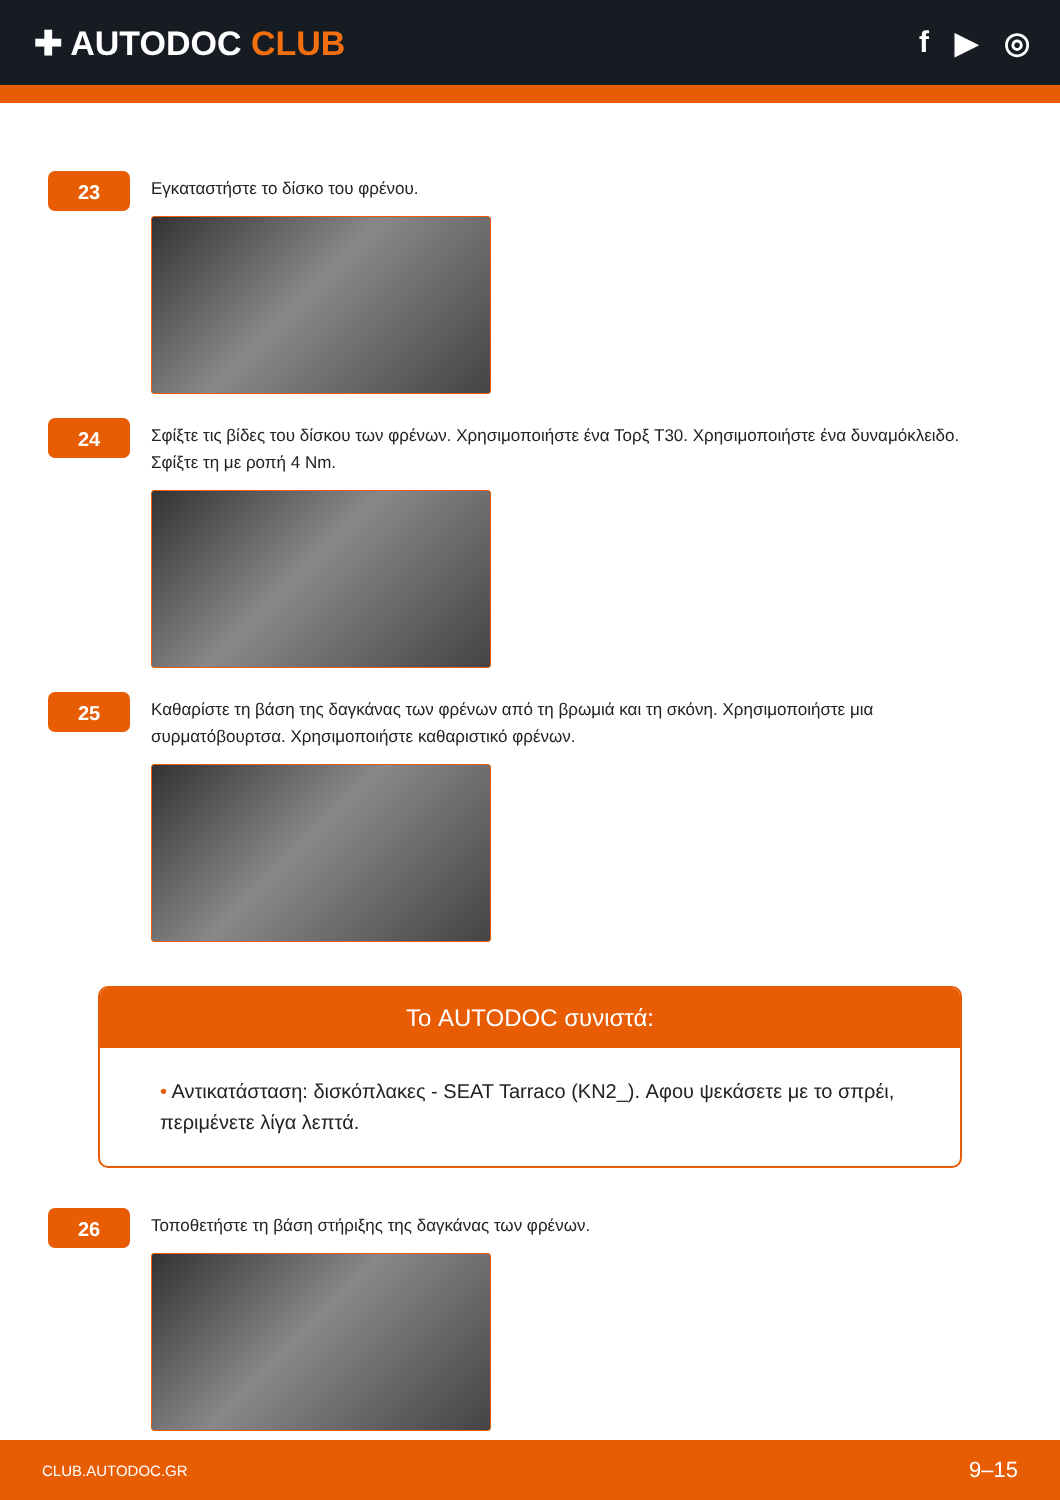✚ AUTODOC CLUB f ▶ ◎
23
Εγκαταστήστε το δίσκο του φρένου.
24
Σφίξτε τις βίδες του δίσκου των φρένων. Χρησιμοποιήστε ένα Τορξ T30. Χρησιμοποιήστε ένα δυναμόκλειδο. Σφίξτε τη με ροπή 4 Nm.
25
Καθαρίστε τη βάση της δαγκάνας των φρένων από τη βρωμιά και τη σκόνη. Χρησιμοποιήστε μια συρματόβουρτσα. Χρησιμοποιήστε καθαριστικό φρένων.
Το AUTODOC συνιστά:
• Αντικατάσταση: δισκόπλακες - SEAT Tarraco (KN2_). Αφου ψεκάσετε με το σπρέι, περιμένετε λίγα λεπτά.
26
Τοποθετήστε τη βάση στήριξης της δαγκάνας των φρένων.
CLUB.AUTODOC.GR 9–15